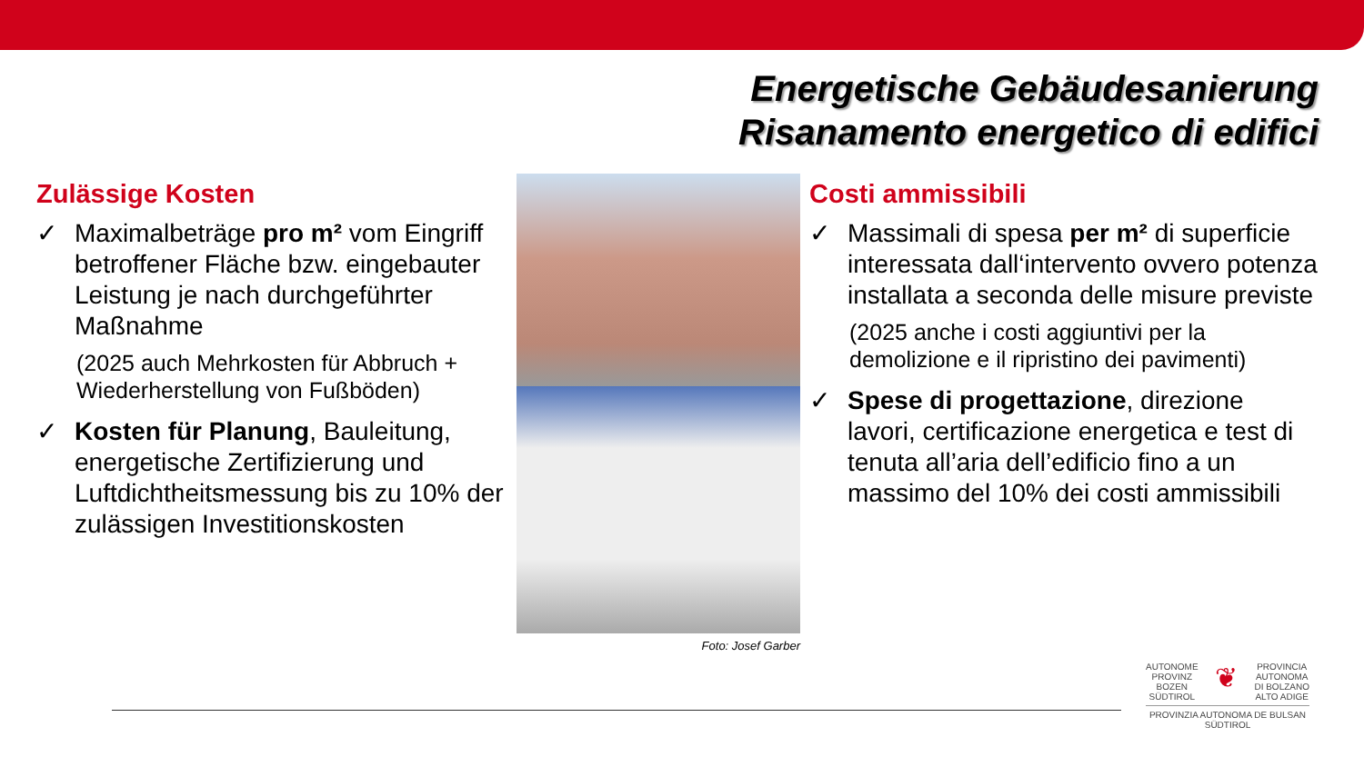Energetische Gebäudesanierung
Risanamento energetico di edifici
Zulässige Kosten
✓ Maximalbeträge pro m² vom Eingriff betroffener Fläche bzw. eingebauter Leistung je nach durchgeführter Maßnahme
(2025 auch Mehrkosten für Abbruch + Wiederherstellung von Fußböden)
✓ Kosten für Planung, Bauleitung, energetische Zertifizierung und Luftdichtheitsmessung bis zu 10% der zulässigen Investitionskosten
Foto: Josef Garber
Costi ammissibili
✓ Massimali di spesa per m² di superficie interessata dall‘intervento ovvero potenza installata a seconda delle misure previste
(2025 anche i costi aggiuntivi per la demolizione e il ripristino dei pavimenti)
✓ Spese di progettazione, direzione lavori, certificazione energetica e test di tenuta all’aria dell’edificio fino a un massimo del 10% dei costi ammissibili
AUTONOME
PROVINZ
BOZEN
SÜDTIROL ❦ PROVINCIA
AUTONOMA
DI BOLZANO
ALTO ADIGE
PROVINZIA AUTONOMA DE BULSAN
SÜDTIROL